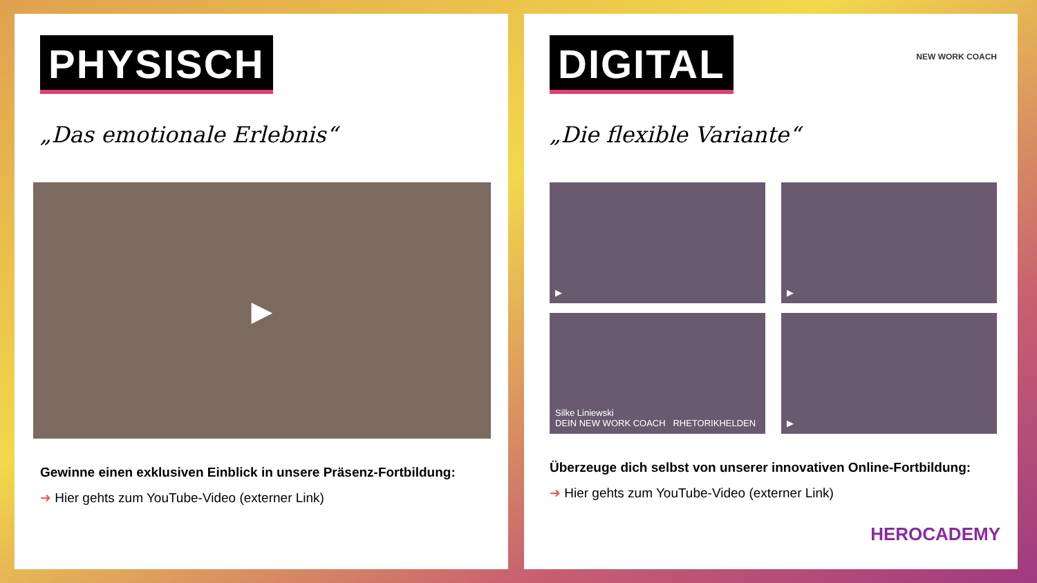PHYSISCH
„Das emotionale Erlebnis“
▶
Gewinne einen exklusiven Einblick in unsere Präsenz-Fortbildung:
➜ Hier gehts zum YouTube-Video (externer Link)
NEW WORK COACH
DIGITAL
„Die flexible Variante“
▶
▶
Silke Liniewski
DEIN NEW WORK COACH RHETORIKHELDEN
▶
Überzeuge dich selbst von unserer innovativen Online-Fortbildung:
➜ Hier gehts zum YouTube-Video (externer Link)
HEROCADEMY